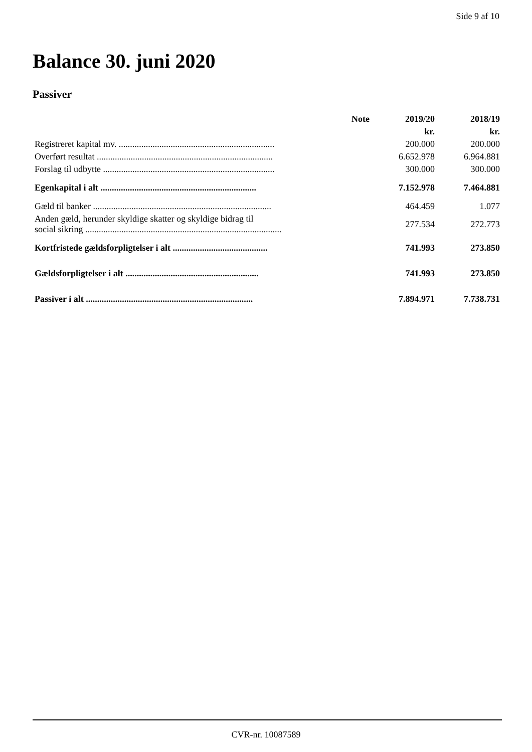Side 9 af 10
Balance 30. juni 2020
Passiver
| | Note | 2019/20 | 2018/19 |
| --- | --- | --- | --- |
| | | kr. | kr. |
| Registreret kapital mv. ..................................................................... | | 200.000 | 200.000 |
| Overført resultat .............................................................................. | | 6.652.978 | 6.964.881 |
| Forslag til udbytte ............................................................................ | | 300.000 | 300.000 |
| Egenkapital i alt ..................................................................... | | 7.152.978 | 7.464.881 |
| Gæld til banker ............................................................................... | | 464.459 | 1.077 |
| Anden gæld, herunder skyldige skatter og skyldige bidrag til social sikring ....................................................................................... | | 277.534 | 272.773 |
| Kortfristede gældsforpligtelser i alt .......................................... | | 741.993 | 273.850 |
| Gældsforpligtelser i alt ........................................................... | | 741.993 | 273.850 |
| Passiver i alt .......................................................................... | | 7.894.971 | 7.738.731 |
CVR-nr. 10087589